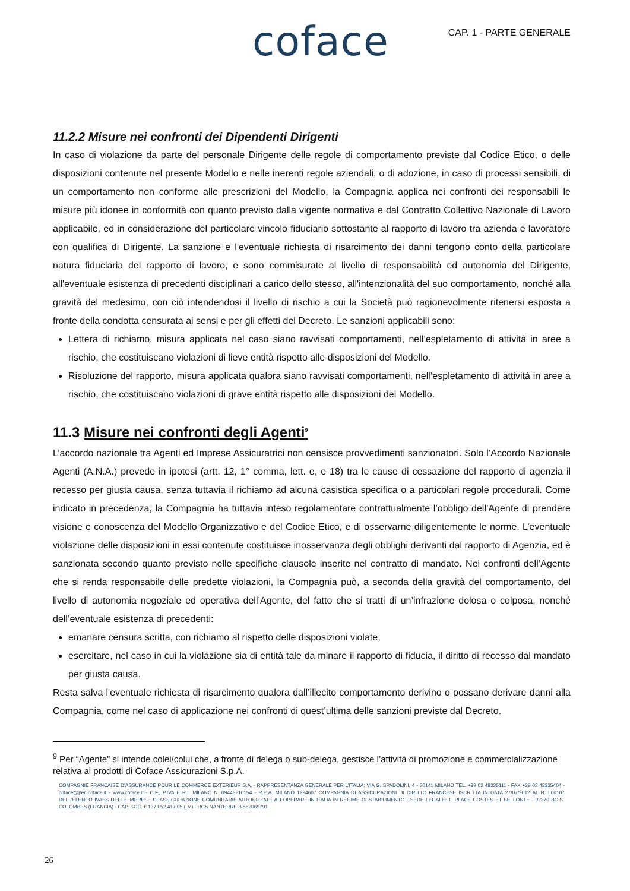coface
CAP. 1 - PARTE GENERALE
11.2.2 Misure nei confronti dei Dipendenti Dirigenti
In caso di violazione da parte del personale Dirigente delle regole di comportamento previste dal Codice Etico, o delle disposizioni contenute nel presente Modello e nelle inerenti regole aziendali, o di adozione, in caso di processi sensibili, di un comportamento non conforme alle prescrizioni del Modello, la Compagnia applica nei confronti dei responsabili le misure più idonee in conformità con quanto previsto dalla vigente normativa e dal Contratto Collettivo Nazionale di Lavoro applicabile, ed in considerazione del particolare vincolo fiduciario sottostante al rapporto di lavoro tra azienda e lavoratore con qualifica di Dirigente. La sanzione e l'eventuale richiesta di risarcimento dei danni tengono conto della particolare natura fiduciaria del rapporto di lavoro, e sono commisurate al livello di responsabilità ed autonomia del Dirigente, all'eventuale esistenza di precedenti disciplinari a carico dello stesso, all'intenzionalità del suo comportamento, nonché alla gravità del medesimo, con ciò intendendosi il livello di rischio a cui la Società può ragionevolmente ritenersi esposta a fronte della condotta censurata ai sensi e per gli effetti del Decreto. Le sanzioni applicabili sono:
Lettera di richiamo, misura applicata nel caso siano ravvisati comportamenti, nell’espletamento di attività in aree a rischio, che costituiscano violazioni di lieve entità rispetto alle disposizioni del Modello.
Risoluzione del rapporto, misura applicata qualora siano ravvisati comportamenti, nell’espletamento di attività in aree a rischio, che costituiscano violazioni di grave entità rispetto alle disposizioni del Modello.
11.3 Misure nei confronti degli Agenti<sup>9</sup>
L’accordo nazionale tra Agenti ed Imprese Assicuratrici non censisce provvedimenti sanzionatori. Solo l’Accordo Nazionale Agenti (A.N.A.) prevede in ipotesi (artt. 12, 1° comma, lett. e, e 18) tra le cause di cessazione del rapporto di agenzia il recesso per giusta causa, senza tuttavia il richiamo ad alcuna casistica specifica o a particolari regole procedurali. Come indicato in precedenza, la Compagnia ha tuttavia inteso regolamentare contrattualmente l’obbligo dell’Agente di prendere visione e conoscenza del Modello Organizzativo e del Codice Etico, e di osservarne diligentemente le norme. L’eventuale violazione delle disposizioni in essi contenute costituisce inosservanza degli obblighi derivanti dal rapporto di Agenzia, ed è sanzionata secondo quanto previsto nelle specifiche clausole inserite nel contratto di mandato. Nei confronti dell’Agente che si renda responsabile delle predette violazioni, la Compagnia può, a seconda della gravità del comportamento, del livello di autonomia negoziale ed operativa dell’Agente, del fatto che si tratti di un’infrazione dolosa o colposa, nonché dell’eventuale esistenza di precedenti:
emanare censura scritta, con richiamo al rispetto delle disposizioni violate;
esercitare, nel caso in cui la violazione sia di entità tale da minare il rapporto di fiducia, il diritto di recesso dal mandato per giusta causa.
Resta salva l'eventuale richiesta di risarcimento qualora dall’illecito comportamento derivino o possano derivare danni alla Compagnia, come nel caso di applicazione nei confronti di quest’ultima delle sanzioni previste dal Decreto.
<sup>9</sup> Per “Agente” si intende colei/colui che, a fronte di delega o sub-delega, gestisce l’attività di promozione e commercializzazione relativa ai prodotti di Coface Assicurazioni S.p.A.
COMPAGNIE FRANÇAISE D’ASSURANCE POUR LE COMMERCE EXTERIEUR S.A. - RAPPRESENTANZA GENERALE PER L’ITALIA: VIA G. SPADOLINI, 4 - 20141 MILANO TEL. +39 02 48335111 - FAX +39 02 48335404 - coface@pec.coface.it - www.coface.it - C.F., P.IVA E R.I. MILANO N. 09448210154 - R.E.A. MILANO 1294607 COMPAGNIA DI ASSICURAZIONI DI DIRITTO FRANCESE ISCRITTA IN DATA 27/07/2012 AL N. I.00107 DELL’ELENCO IVASS DELLE IMPRESE DI ASSICURAZIONE COMUNITARIE AUTORIZZATE AD OPERARE IN ITALIA IN REGIME DI STABILIMENTO - SEDE LEGALE: 1, PLACE COSTES ET BELLONTE - 92270 BOIS-COLOMBES (FRANCIA) - CAP. SOC. € 137.052.417,05 (i.v.) - RCS NANTERRE B 552069791
26